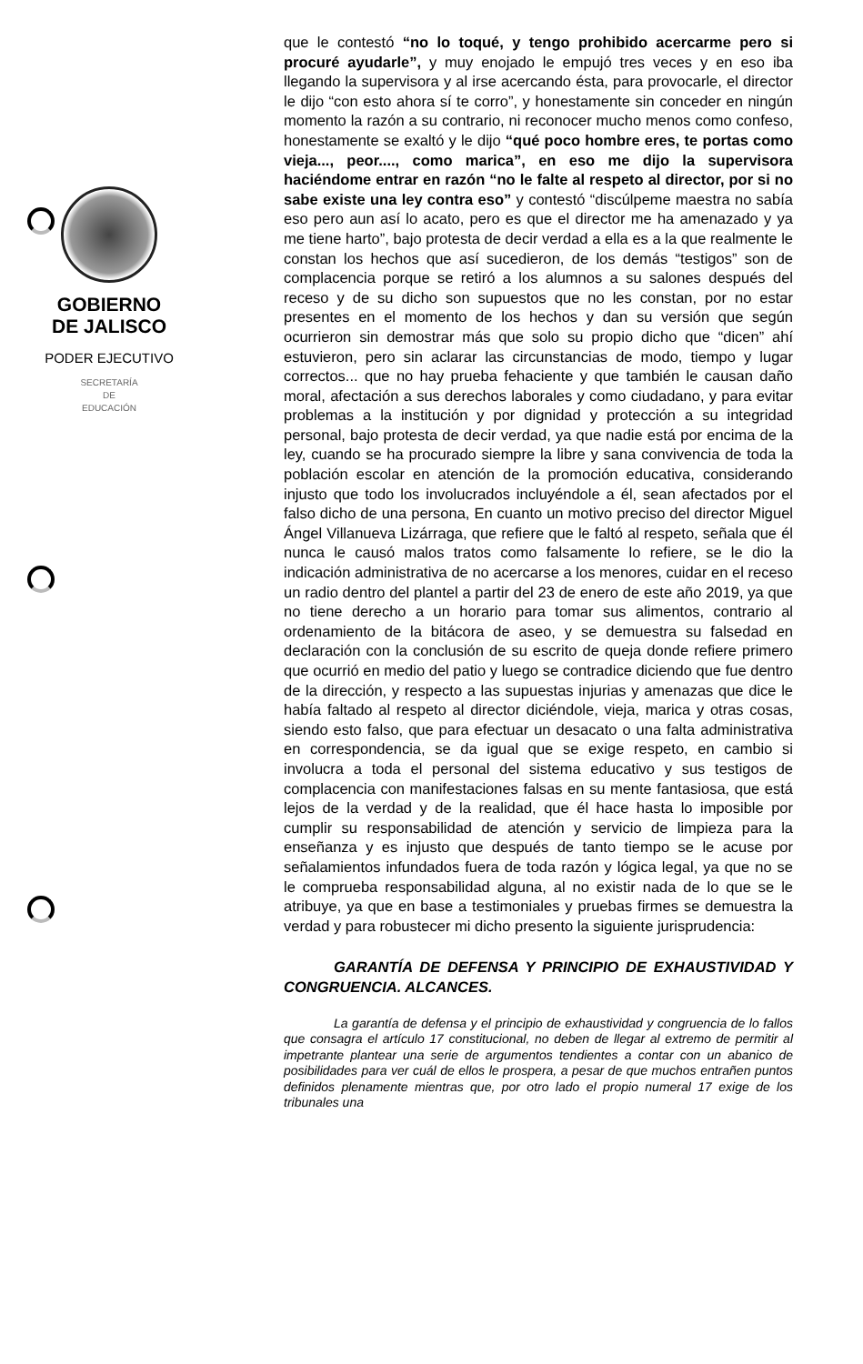GOBIERNO
DE JALISCO
PODER EJECUTIVO
SECRETARÍA
DE
EDUCACIÓN
que le contestó “no lo toqué, y tengo prohibido acercarme pero si procuré ayudarle”, y muy enojado le empujó tres veces y en eso iba llegando la supervisora y al irse acercando ésta, para provocarle, el director le dijo “con esto ahora sí te corro”, y honestamente sin conceder en ningún momento la razón a su contrario, ni reconocer mucho menos como confeso, honestamente se exaltó y le dijo “qué poco hombre eres, te portas como vieja..., peor...., como marica”, en eso me dijo la supervisora haciéndome entrar en razón “no le falte al respeto al director, por si no sabe existe una ley contra eso” y contestó “discúlpeme maestra no sabía eso pero aun así lo acato, pero es que el director me ha amenazado y ya me tiene harto”, bajo protesta de decir verdad a ella es a la que realmente le constan los hechos que así sucedieron, de los demás “testigos” son de complacencia porque se retiró a los alumnos a su salones después del receso y de su dicho son supuestos que no les constan, por no estar presentes en el momento de los hechos y dan su versión que según ocurrieron sin demostrar más que solo su propio dicho que “dicen” ahí estuvieron, pero sin aclarar las circunstancias de modo, tiempo y lugar correctos... que no hay prueba fehaciente y que también le causan daño moral, afectación a sus derechos laborales y como ciudadano, y para evitar problemas a la institución y por dignidad y protección a su integridad personal, bajo protesta de decir verdad, ya que nadie está por encima de la ley, cuando se ha procurado siempre la libre y sana convivencia de toda la población escolar en atención de la promoción educativa, considerando injusto que todo los involucrados incluyéndole a él, sean afectados por el falso dicho de una persona, En cuanto un motivo preciso del director Miguel Ángel Villanueva Lizárraga, que refiere que le faltó al respeto, señala que él nunca le causó malos tratos como falsamente lo refiere, se le dio la indicación administrativa de no acercarse a los menores, cuidar en el receso un radio dentro del plantel a partir del 23 de enero de este año 2019, ya que no tiene derecho a un horario para tomar sus alimentos, contrario al ordenamiento de la bitácora de aseo, y se demuestra su falsedad en declaración con la conclusión de su escrito de queja donde refiere primero que ocurrió en medio del patio y luego se contradice diciendo que fue dentro de la dirección, y respecto a las supuestas injurias y amenazas que dice le había faltado al respeto al director diciéndole, vieja, marica y otras cosas, siendo esto falso, que para efectuar un desacato o una falta administrativa en correspondencia, se da igual que se exige respeto, en cambio si involucra a toda el personal del sistema educativo y sus testigos de complacencia con manifestaciones falsas en su mente fantasiosa, que está lejos de la verdad y de la realidad, que él hace hasta lo imposible por cumplir su responsabilidad de atención y servicio de limpieza para la enseñanza y es injusto que después de tanto tiempo se le acuse por señalamientos infundados fuera de toda razón y lógica legal, ya que no se le comprueba responsabilidad alguna, al no existir nada de lo que se le atribuye, ya que en base a testimoniales y pruebas firmes se demuestra la verdad y para robustecer mi dicho presento la siguiente jurisprudencia:
GARANTÍA DE DEFENSA Y PRINCIPIO DE EXHAUSTIVIDAD Y CONGRUENCIA. ALCANCES.
La garantía de defensa y el principio de exhaustividad y congruencia de lo fallos que consagra el artículo 17 constitucional, no deben de llegar al extremo de permitir al impetrante plantear una serie de argumentos tendientes a contar con un abanico de posibilidades para ver cuál de ellos le prospera, a pesar de que muchos entrañen puntos definidos plenamente mientras que, por otro lado el propio numeral 17 exige de los tribunales una